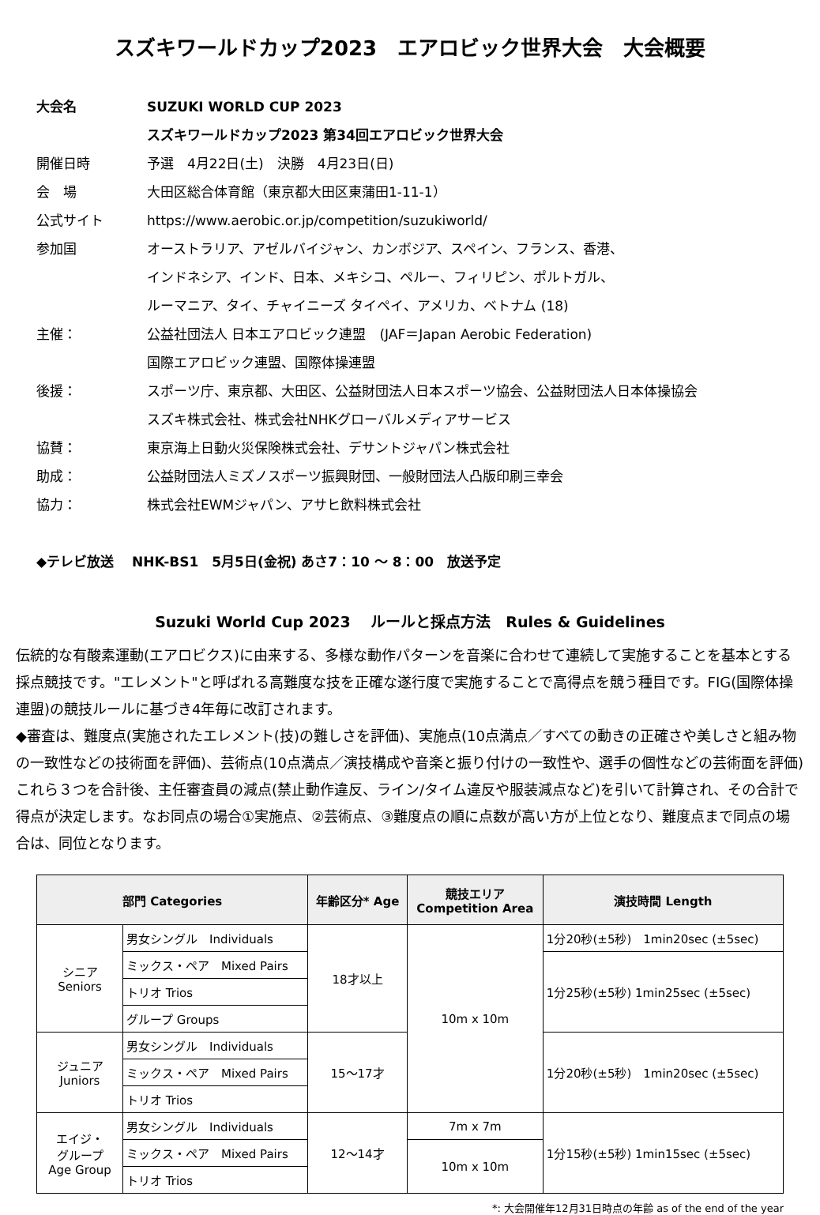スズキワールドカップ2023　エアロビック世界大会　大会概要
大会名 SUZUKI WORLD CUP 2023
スズキワールドカップ2023 第34回エアロビック世界大会
開催日時 予選　4月22日(土)　決勝　4月23日(日)
会　場 大田区総合体育館（東京都大田区東蒲田1-11-1）
公式サイト https://www.aerobic.or.jp/competition/suzukiworld/
参加国 オーストラリア、アゼルバイジャン、カンボジア、スペイン、フランス、香港、
インドネシア、インド、日本、メキシコ、ペルー、フィリピン、ポルトガル、
ルーマニア、タイ、チャイニーズ タイペイ、アメリカ、ベトナム (18)
主催： 公益社団法人 日本エアロビック連盟　(JAF＝Japan Aerobic Federation)
国際エアロビック連盟、国際体操連盟
後援： スポーツ庁、東京都、大田区、公益財団法人日本スポーツ協会、公益財団法人日本体操協会
スズキ株式会社、株式会社NHKグローバルメディアサービス
協賛： 東京海上日動火災保険株式会社、デサントジャパン株式会社
助成： 公益財団法人ミズノスポーツ振興財団、一般財団法人凸版印刷三幸会
協力： 株式会社EWMジャパン、アサヒ飲料株式会社
◆テレビ放送　 NHK-BS1　5月5日(金祝) あさ7：10 ～ 8：00　放送予定
Suzuki World Cup 2023　 ルールと採点方法　Rules & Guidelines
伝統的な有酸素運動(エアロビクス)に由来する、多様な動作パターンを音楽に合わせて連続して実施することを基本とする採点競技です。"エレメント"と呼ばれる高難度な技を正確な遂行度で実施することで高得点を競う種目です。FIG(国際体操連盟)の競技ルールに基づき4年毎に改訂されます。
◆審査は、難度点(実施されたエレメント(技)の難しさを評価)、実施点(10点満点／すべての動きの正確さや美しさと組み物の一致性などの技術面を評価)、芸術点(10点満点／演技構成や音楽と振り付けの一致性や、選手の個性などの芸術面を評価)これら３つを合計後、主任審査員の減点(禁止動作違反、ライン/タイム違反や服装減点など)を引いて計算され、その合計で得点が決定します。なお同点の場合①実施点、②芸術点、③難度点の順に点数が高い方が上位となり、難度点まで同点の場合は、同位となります。
| 部門 Categories | | 年齢区分* Age | 競技エリア Competition Area | 演技時間 Length |
| --- | --- | --- | --- | --- |
| シニア Seniors | 男女シングル Individuals | 18才以上 | 10m x 10m | 1分20秒(±5秒) 1min20sec (±5sec) |
| | ミックス・ペア Mixed Pairs | | | 1分25秒(±5秒) 1min25sec (±5sec) |
| | トリオ Trios | | | |
| | グループ Groups | | | |
| ジュニア Juniors | 男女シングル Individuals | 15～17才 | | 1分20秒(±5秒) 1min20sec (±5sec) |
| | ミックス・ペア Mixed Pairs | | | |
| | トリオ Trios | | | |
| エイジ・ グループ Age Group | 男女シングル Individuals | 12～14才 | 7m x 7m | 1分15秒(±5秒) 1min15sec (±5sec) |
| | ミックス・ペア Mixed Pairs | | 10m x 10m | |
| | トリオ Trios | | | |
*: 大会開催年12月31日時点の年齢 as of the end of the year